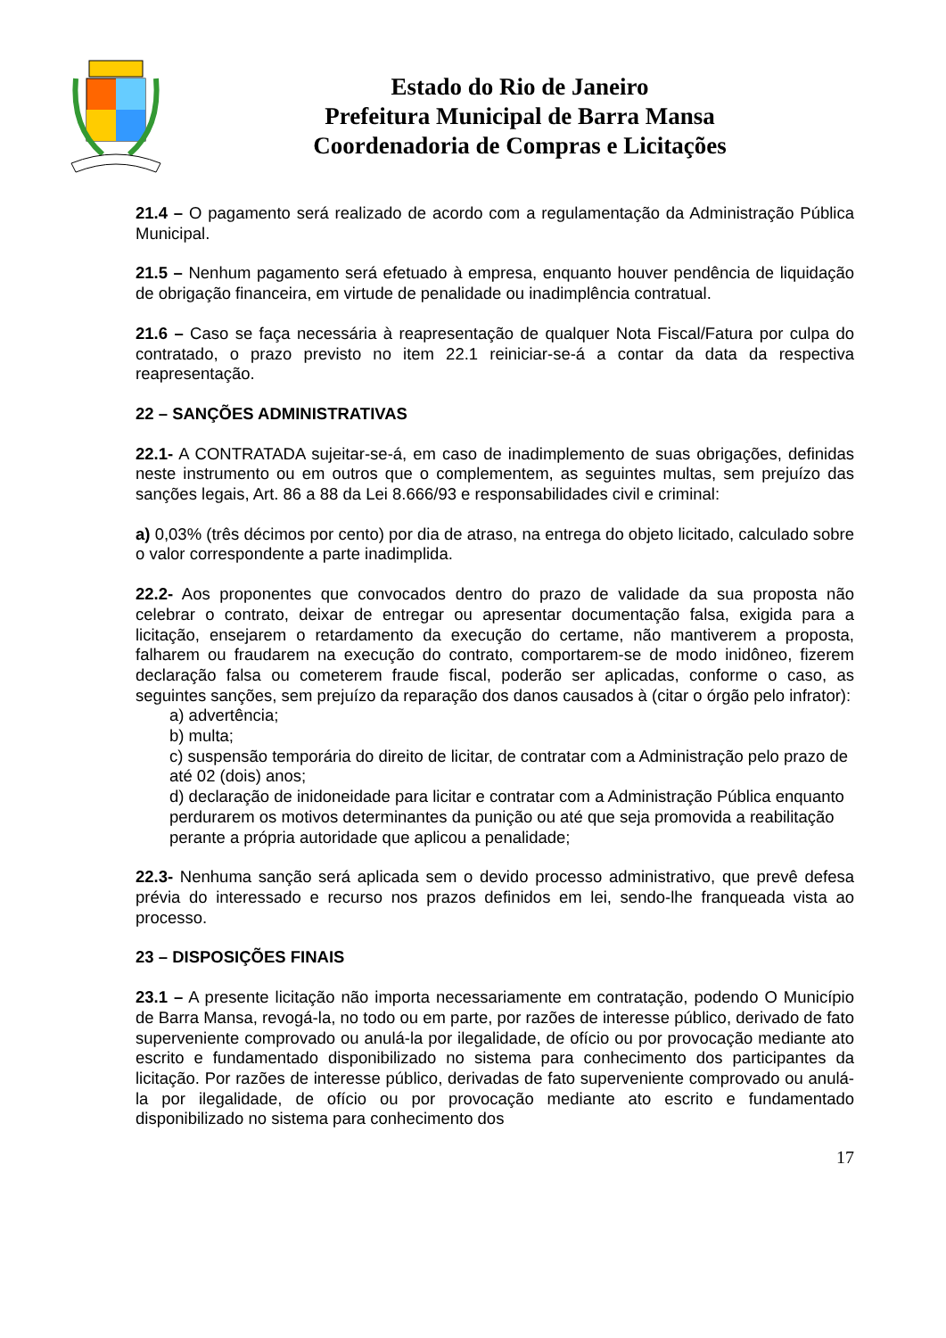Estado do Rio de Janeiro
Prefeitura Municipal de Barra Mansa
Coordenadoria de Compras e Licitações
21.4 – O pagamento será realizado de acordo com a regulamentação da Administração Pública Municipal.
21.5 – Nenhum pagamento será efetuado à empresa, enquanto houver pendência de liquidação de obrigação financeira, em virtude de penalidade ou inadimplência contratual.
21.6 – Caso se faça necessária à reapresentação de qualquer Nota Fiscal/Fatura por culpa do contratado, o prazo previsto no item 22.1 reiniciar-se-á a contar da data da respectiva reapresentação.
22 – SANÇÕES ADMINISTRATIVAS
22.1- A CONTRATADA sujeitar-se-á, em caso de inadimplemento de suas obrigações, definidas neste instrumento ou em outros que o complementem, as seguintes multas, sem prejuízo das sanções legais, Art. 86 a 88 da Lei 8.666/93 e responsabilidades civil e criminal:
a) 0,03% (três décimos por cento) por dia de atraso, na entrega do objeto licitado, calculado sobre o valor correspondente a parte inadimplida.
22.2- Aos proponentes que convocados dentro do prazo de validade da sua proposta não celebrar o contrato, deixar de entregar ou apresentar documentação falsa, exigida para a licitação, ensejarem o retardamento da execução do certame, não mantiverem a proposta, falharem ou fraudarem na execução do contrato, comportarem-se de modo inidôneo, fizerem declaração falsa ou cometerem fraude fiscal, poderão ser aplicadas, conforme o caso, as seguintes sanções, sem prejuízo da reparação dos danos causados à (citar o órgão pelo infrator):
a) advertência;
b) multa;
c) suspensão temporária do direito de licitar, de contratar com a Administração pelo prazo de até 02 (dois) anos;
d) declaração de inidoneidade para licitar e contratar com a Administração Pública enquanto perdurarem os motivos determinantes da punição ou até que seja promovida a reabilitação perante a própria autoridade que aplicou a penalidade;
22.3- Nenhuma sanção será aplicada sem o devido processo administrativo, que prevê defesa prévia do interessado e recurso nos prazos definidos em lei, sendo-lhe franqueada vista ao processo.
23 – DISPOSIÇÕES FINAIS
23.1 – A presente licitação não importa necessariamente em contratação, podendo O Município de Barra Mansa, revogá-la, no todo ou em parte, por razões de interesse público, derivado de fato superveniente comprovado ou anulá-la por ilegalidade, de ofício ou por provocação mediante ato escrito e fundamentado disponibilizado no sistema para conhecimento dos participantes da licitação. Por razões de interesse público, derivadas de fato superveniente comprovado ou anulá-la por ilegalidade, de ofício ou por provocação mediante ato escrito e fundamentado disponibilizado no sistema para conhecimento dos
17